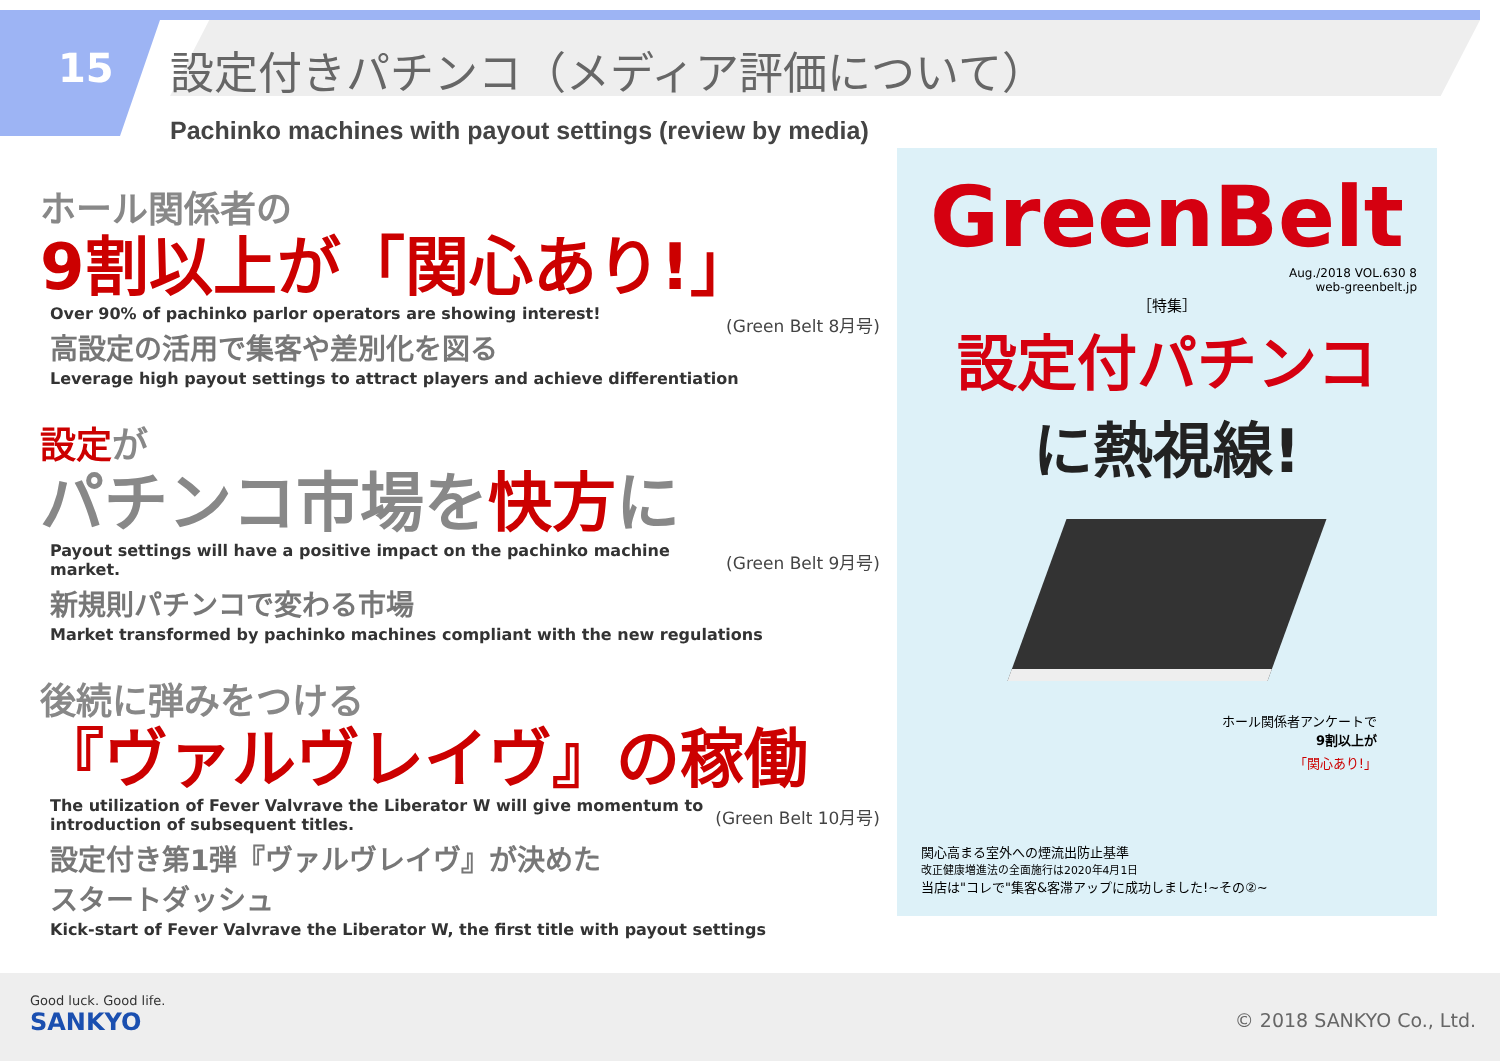15
設定付きパチンコ（メディア評価について）
Pachinko machines with payout settings (review by media)
ホール関係者の
9割以上が「関心あり!」
(Green Belt 8月号)
Over 90% of pachinko parlor operators are showing interest!
高設定の活用で集客や差別化を図る
Leverage high payout settings to attract players and achieve differentiation
設定が
パチンコ市場を快方に
(Green Belt 9月号)
Payout settings will have a positive impact on the pachinko machine market.
新規則パチンコで変わる市場
Market transformed by pachinko machines compliant with the new regulations
後続に弾みをつける
『ヴァルヴレイヴ』の稼働
(Green Belt 10月号)
The utilization of Fever Valvrave the Liberator W will give momentum to
introduction of subsequent titles.
設定付き第1弾『ヴァルヴレイヴ』が決めた
スタートダッシュ
Kick-start of Fever Valvrave the Liberator W, the first title with payout settings
GreenBelt
Aug./2018 VOL.630 8
web-greenbelt.jp
［特集］
設定付パチンコ
に熱視線!
ホール関係者アンケートで
9割以上が
「関心あり!」
関心高まる室外への煙流出防止基準
改正健康増進法の全面施行は2020年4月1日
当店は"コレで"集客&客滞アップに成功しました!~その②~
Good luck. Good life.
SANKYO
© 2018 SANKYO Co., Ltd.